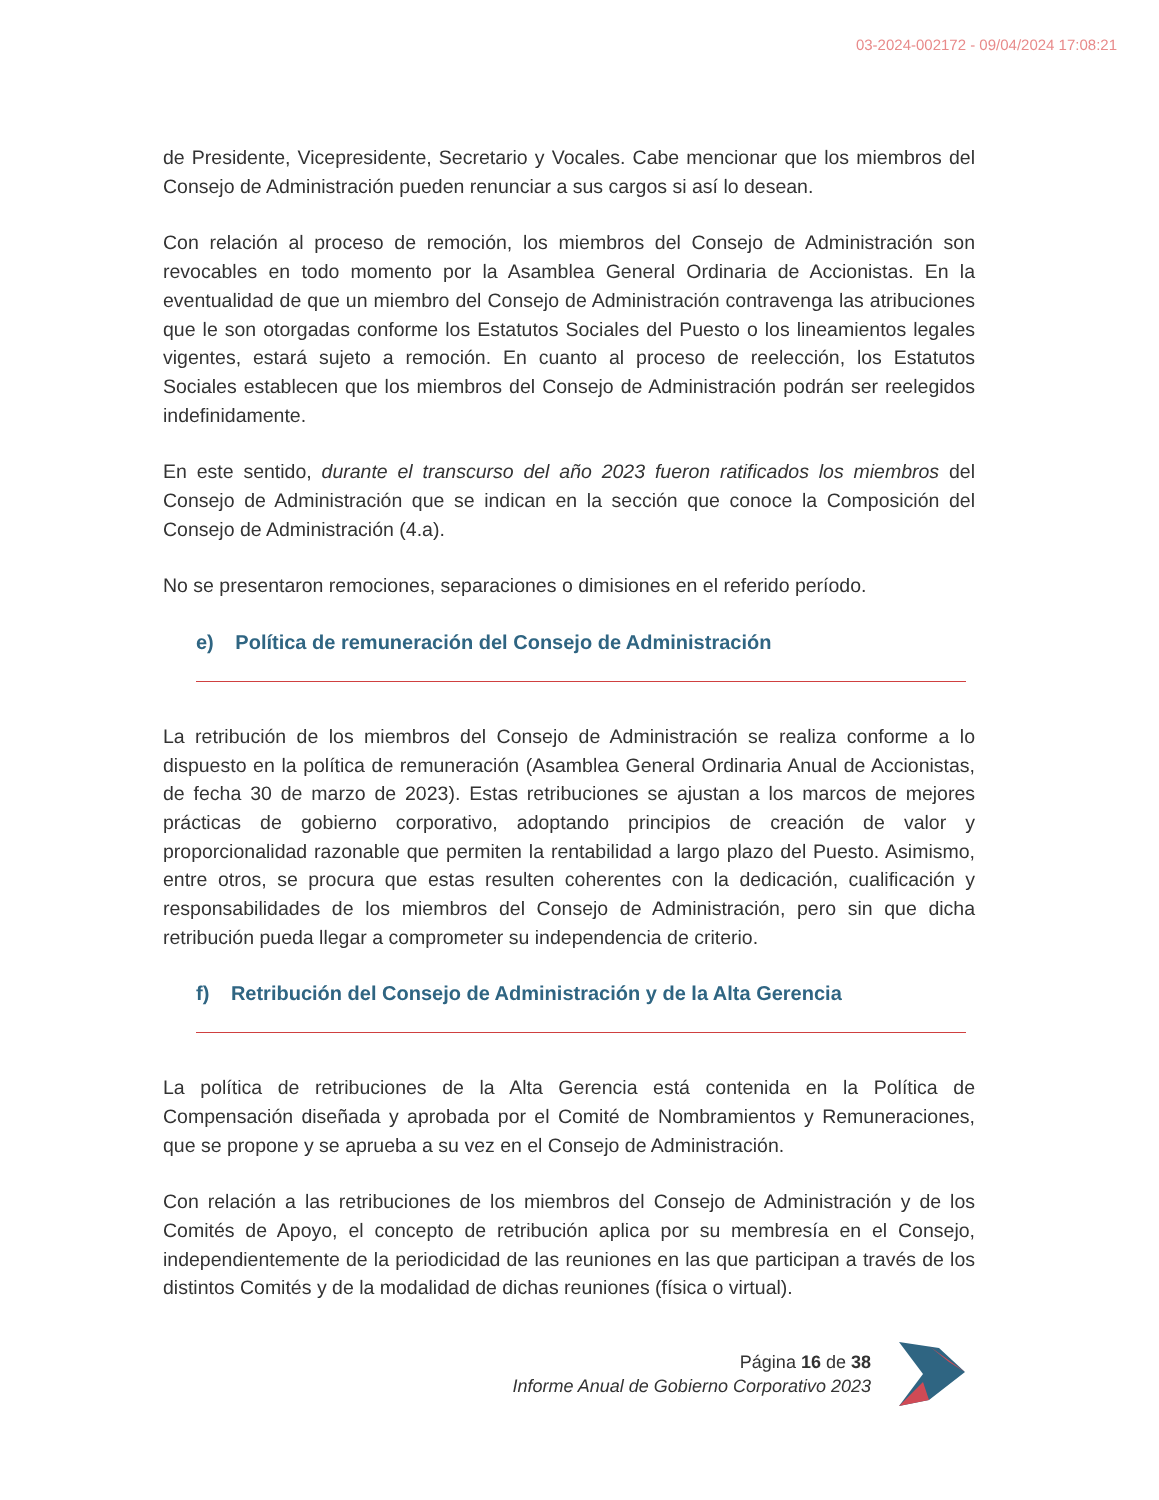03-2024-002172 - 09/04/2024 17:08:21
de Presidente, Vicepresidente, Secretario y Vocales. Cabe mencionar que los miembros del Consejo de Administración pueden renunciar a sus cargos si así lo desean.
Con relación al proceso de remoción, los miembros del Consejo de Administración son revocables en todo momento por la Asamblea General Ordinaria de Accionistas. En la eventualidad de que un miembro del Consejo de Administración contravenga las atribuciones que le son otorgadas conforme los Estatutos Sociales del Puesto o los lineamientos legales vigentes, estará sujeto a remoción. En cuanto al proceso de reelección, los Estatutos Sociales establecen que los miembros del Consejo de Administración podrán ser reelegidos indefinidamente.
En este sentido, durante el transcurso del año 2023 fueron ratificados los miembros del Consejo de Administración que se indican en la sección que conoce la Composición del Consejo de Administración (4.a).
No se presentaron remociones, separaciones o dimisiones en el referido período.
e) Política de remuneración del Consejo de Administración
La retribución de los miembros del Consejo de Administración se realiza conforme a lo dispuesto en la política de remuneración (Asamblea General Ordinaria Anual de Accionistas, de fecha 30 de marzo de 2023). Estas retribuciones se ajustan a los marcos de mejores prácticas de gobierno corporativo, adoptando principios de creación de valor y proporcionalidad razonable que permiten la rentabilidad a largo plazo del Puesto. Asimismo, entre otros, se procura que estas resulten coherentes con la dedicación, cualificación y responsabilidades de los miembros del Consejo de Administración, pero sin que dicha retribución pueda llegar a comprometer su independencia de criterio.
f) Retribución del Consejo de Administración y de la Alta Gerencia
La política de retribuciones de la Alta Gerencia está contenida en la Política de Compensación diseñada y aprobada por el Comité de Nombramientos y Remuneraciones, que se propone y se aprueba a su vez en el Consejo de Administración.
Con relación a las retribuciones de los miembros del Consejo de Administración y de los Comités de Apoyo, el concepto de retribución aplica por su membresía en el Consejo, independientemente de la periodicidad de las reuniones en las que participan a través de los distintos Comités y de la modalidad de dichas reuniones (física o virtual).
Página 16 de 38
Informe Anual de Gobierno Corporativo 2023